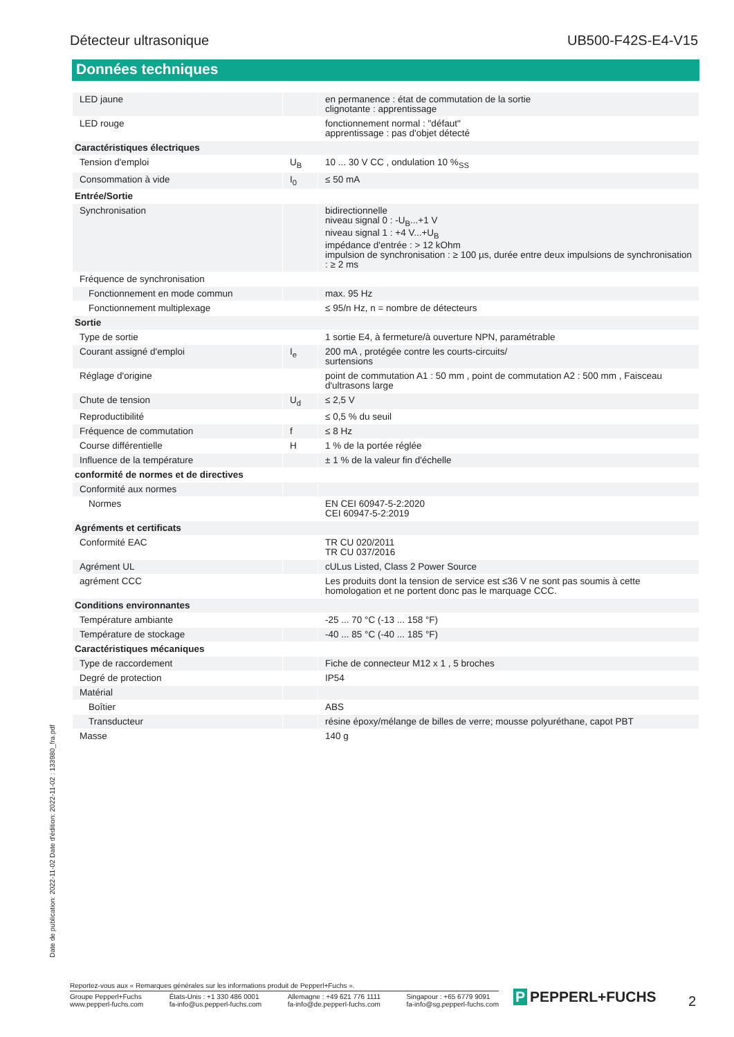Détecteur ultrasonique UB500-F42S-E4-V15
Données techniques
| LED jaune | | en permanence : état de commutation de la sortie clignotante : apprentissage |
| LED rouge | | fonctionnement normal : "défaut" apprentissage : pas d'objet détecté |
| Caractéristiques électriques | | |
| Tension d'emploi | U<sub>B</sub> | 10 ... 30 V CC , ondulation 10 %<sub>SS</sub> |
| Consommation à vide | I<sub>0</sub> | ≤ 50 mA |
| Entrée/Sortie | | |
| Synchronisation | | bidirectionnelle niveau signal 0 : -U<sub>B</sub>...+1 V niveau signal 1 : +4 V...+U<sub>B</sub> impédance d'entrée : > 12 kOhm impulsion de synchronisation : ≥ 100 µs, durée entre deux impulsions de synchronisation : ≥ 2 ms |
| Fréquence de synchronisation | | |
| Fonctionnement en mode commun | | max. 95 Hz |
| Fonctionnement multiplexage | | ≤ 95/n Hz, n = nombre de détecteurs |
| Sortie | | |
| Type de sortie | | 1 sortie E4, à fermeture/à ouverture NPN, paramétrable |
| Courant assigné d'emploi | I<sub>e</sub> | 200 mA , protégée contre les courts-circuits/ surtensions |
| Réglage d'origine | | point de commutation A1 : 50 mm , point de commutation A2 : 500 mm , Faisceau d'ultrasons large |
| Chute de tension | U<sub>d</sub> | ≤ 2,5 V |
| Reproductibilité | | ≤ 0,5 % du seuil |
| Fréquence de commutation | f | ≤ 8 Hz |
| Course différentielle | H | 1 % de la portée réglée |
| Influence de la température | | ± 1 % de la valeur fin d'échelle |
| conformité de normes et de directives | | |
| Conformité aux normes | | |
| Normes | | EN CEI 60947-5-2:2020 CEI 60947-5-2:2019 |
| Agréments et certificats | | |
| Conformité EAC | | TR CU 020/2011 TR CU 037/2016 |
| Agrément UL | | cULus Listed, Class 2 Power Source |
| agrément CCC | | Les produits dont la tension de service est ≤36 V ne sont pas soumis à cette homologation et ne portent donc pas le marquage CCC. |
| Conditions environnantes | | |
| Température ambiante | | -25 ... 70 °C (-13 ... 158 °F) |
| Température de stockage | | -40 ... 85 °C (-40 ... 185 °F) |
| Caractéristiques mécaniques | | |
| Type de raccordement | | Fiche de connecteur M12 x 1 , 5 broches |
| Degré de protection | | IP54 |
| Matérial | | |
| Boîtier | | ABS |
| Transducteur | | résine époxy/mélange de billes de verre; mousse polyuréthane, capot PBT |
| Masse | | 140 g |
Date de publication: 2022-11-02 Date d'édition: 2022-11-02 : 133980_fra.pdf
Reportez-vous aux « Remarques générales sur les informations produit de Pepperl+Fuchs ».
Groupe Pepperl+Fuchs
www.pepperl-fuchs.com
États-Unis : +1 330 486 0001
fa-info@us.pepperl-fuchs.com
Allemagne : +49 621 776 1111
fa-info@de.pepperl-fuchs.com
Singapour : +65 6779 9091
fa-info@sg.pepperl-fuchs.com
P PEPPERL+FUCHS 2